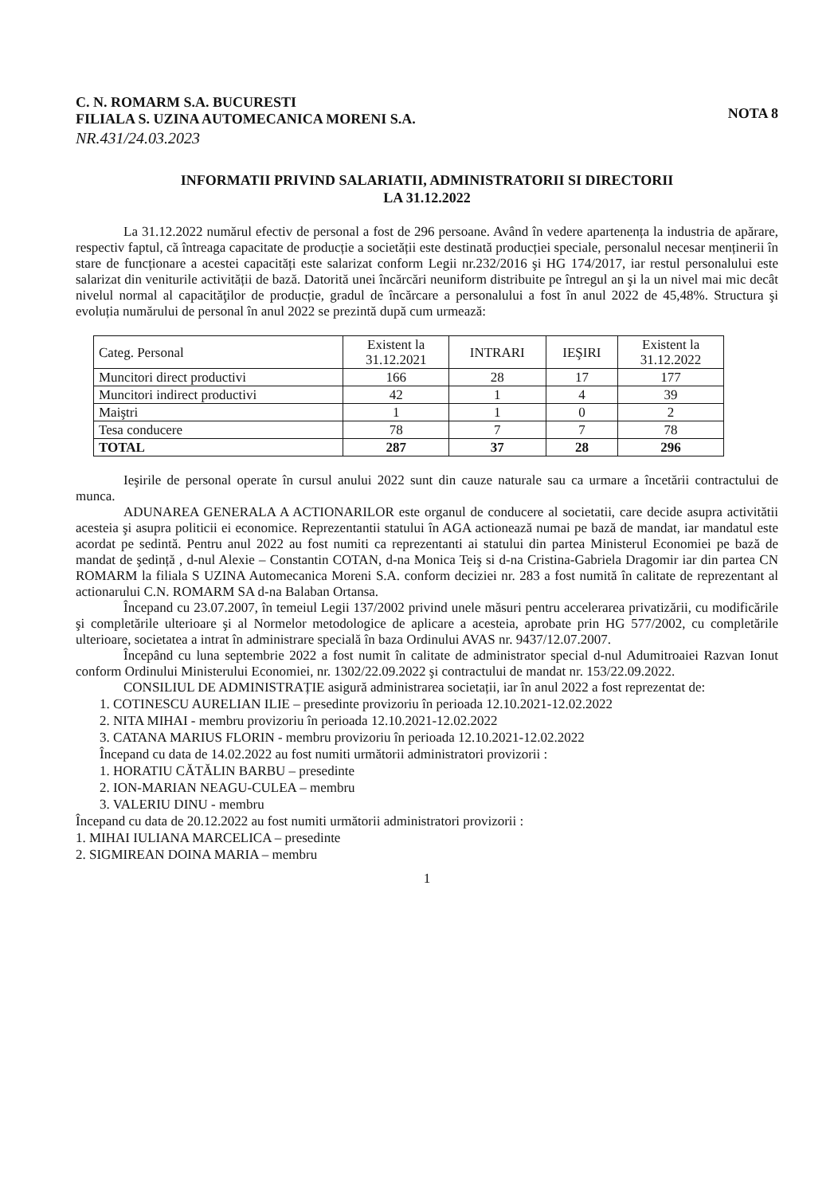C. N. ROMARM S.A. BUCURESTI
FILIALA S. UZINA AUTOMECANICA MORENI S.A.
NOTA 8
NR.431/24.03.2023
INFORMATII PRIVIND SALARIATII, ADMINISTRATORII SI DIRECTORII
LA 31.12.2022
La 31.12.2022 numărul efectiv de personal a fost de 296 persoane. Având în vedere apartenența la industria de apărare, respectiv faptul, că întreaga capacitate de producție a societății este destinată producției speciale, personalul necesar menținerii în stare de funcționare a acestei capacități este salarizat conform Legii nr.232/2016 şi HG 174/2017, iar restul personalului este salarizat din veniturile activității de bază. Datorită unei încărcări neuniform distribuite pe întregul an şi la un nivel mai mic decât nivelul normal al capacităţilor de producție, gradul de încărcare a personalului a fost în anul 2022 de 45,48%. Structura şi evoluția numărului de personal în anul 2022 se prezintă după cum urmează:
| Categ. Personal | Existent la 31.12.2021 | INTRARI | IEŞIRI | Existent la 31.12.2022 |
| Muncitori direct productivi | 166 | 28 | 17 | 177 |
| Muncitori indirect productivi | 42 | 1 | 4 | 39 |
| Maiştri | 1 | 1 | 0 | 2 |
| Tesa conducere | 78 | 7 | 7 | 78 |
| TOTAL | 287 | 37 | 28 | 296 |
Ieşirile de personal operate în cursul anului 2022 sunt din cauze naturale sau ca urmare a încetării contractului de munca.
ADUNAREA GENERALA A ACTIONARILOR este organul de conducere al societatii, care decide asupra activitătii acesteia şi asupra politicii ei economice. Reprezentantii statului în AGA actionează numai pe bază de mandat, iar mandatul este acordat pe sedintă. Pentru anul 2022 au fost numiti ca reprezentanti ai statului din partea Ministerul Economiei pe bază de mandat de şedință , d-nul Alexie – Constantin COTAN, d-na Monica Teiş si d-na Cristina-Gabriela Dragomir iar din partea CN ROMARM la filiala S UZINA Automecanica Moreni S.A. conform deciziei nr. 283 a fost numită în calitate de reprezentant al actionarului C.N. ROMARM SA d-na Balaban Ortansa.
Începand cu 23.07.2007, în temeiul Legii 137/2002 privind unele măsuri pentru accelerarea privatizării, cu modificările şi completările ulterioare şi al Normelor metodologice de aplicare a acesteia, aprobate prin HG 577/2002, cu completările ulterioare, societatea a intrat în administrare specială în baza Ordinului AVAS nr. 9437/12.07.2007.
Începând cu luna septembrie 2022 a fost numit în calitate de administrator special d-nul Adumitroaiei Razvan Ionut conform Ordinului Ministerului Economiei, nr. 1302/22.09.2022 şi contractului de mandat nr. 153/22.09.2022.
CONSILIUL DE ADMINISTRAȚIE asigură administrarea societații, iar în anul 2022 a fost reprezentat de:
1. COTINESCU AURELIAN ILIE – presedinte provizoriu în perioada 12.10.2021-12.02.2022
2. NITA MIHAI - membru provizoriu în perioada 12.10.2021-12.02.2022
3. CATANA MARIUS FLORIN - membru provizoriu în perioada 12.10.2021-12.02.2022
Începand cu data de 14.02.2022 au fost numiti următorii administratori provizorii :
1. HORATIU CĂTĂLIN BARBU – presedinte
2. ION-MARIAN NEAGU-CULEA – membru
3. VALERIU DINU - membru
Începand cu data de 20.12.2022 au fost numiti următorii administratori provizorii :
1. MIHAI IULIANA MARCELICA – presedinte
2. SIGMIREAN DOINA MARIA – membru
1